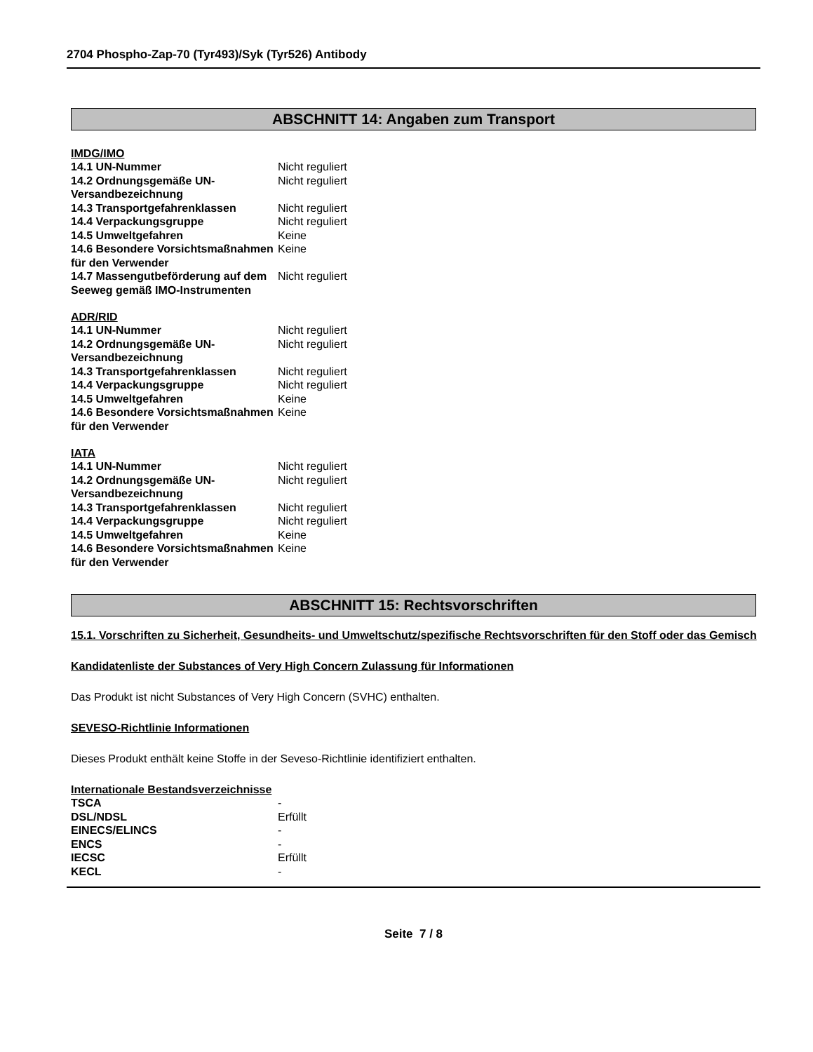2704 Phospho-Zap-70 (Tyr493)/Syk (Tyr526) Antibody
ABSCHNITT 14: Angaben zum Transport
IMDG/IMO
| 14.1 UN-Nummer | Nicht reguliert |
| 14.2 Ordnungsgemäße UN-Versandbezeichnung | Nicht reguliert |
| 14.3 Transportgefahrenklassen | Nicht reguliert |
| 14.4 Verpackungsgruppe | Nicht reguliert |
| 14.5 Umweltgefahren | Keine |
| 14.6 Besondere Vorsichtsmaßnahmen für den Verwender | Keine |
| 14.7 Massengutbeförderung auf dem Seeweg gemäß IMO-Instrumenten | Nicht reguliert |
ADR/RID
| 14.1 UN-Nummer | Nicht reguliert |
| 14.2 Ordnungsgemäße UN-Versandbezeichnung | Nicht reguliert |
| 14.3 Transportgefahrenklassen | Nicht reguliert |
| 14.4 Verpackungsgruppe | Nicht reguliert |
| 14.5 Umweltgefahren | Keine |
| 14.6 Besondere Vorsichtsmaßnahmen für den Verwender | Keine |
IATA
| 14.1 UN-Nummer | Nicht reguliert |
| 14.2 Ordnungsgemäße UN-Versandbezeichnung | Nicht reguliert |
| 14.3 Transportgefahrenklassen | Nicht reguliert |
| 14.4 Verpackungsgruppe | Nicht reguliert |
| 14.5 Umweltgefahren | Keine |
| 14.6 Besondere Vorsichtsmaßnahmen für den Verwender | Keine |
ABSCHNITT 15: Rechtsvorschriften
15.1. Vorschriften zu Sicherheit, Gesundheits- und Umweltschutz/spezifische Rechtsvorschriften für den Stoff oder das Gemisch
Kandidatenliste der Substances of Very High Concern Zulassung für Informationen
Das Produkt ist nicht Substances of Very High Concern (SVHC) enthalten.
SEVESO-Richtlinie Informationen
Dieses Produkt enthält keine Stoffe in der Seveso-Richtlinie identifiziert enthalten.
Internationale Bestandsverzeichnisse
| TSCA | - |
| DSL/NDSL | Erfüllt |
| EINECS/ELINCS | - |
| ENCS | - |
| IECSC | Erfüllt |
| KECL | - |
Seite 7 / 8